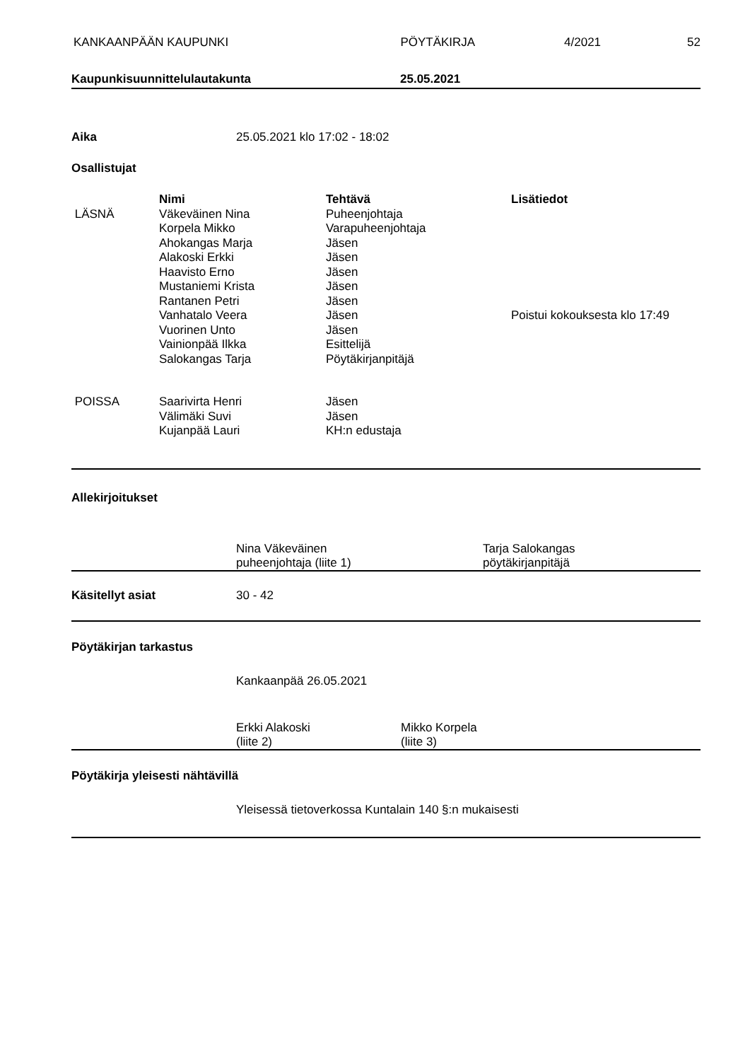KANKAAN­PÄÄN KAUPUNKI PÖYTÄKIRJA 4/2021 52
Kaupunkisuunnittelulautakunta 25.05.2021
Aika 25.05.2021 klo 17:02 - 18:02
Osallistujat
| | Nimi | Tehtävä | Lisätiedot |
| --- | --- | --- | --- |
| LÄSNÄ | Väkeväinen Nina | Puheenjohtaja | |
| | Korpela Mikko | Varapuheenjohtaja | |
| | Ahokangas Marja | Jäsen | |
| | Alakoski Erkki | Jäsen | |
| | Haavisto Erno | Jäsen | |
| | Mustaniemi Krista | Jäsen | |
| | Rantanen Petri | Jäsen | |
| | Vanhatalo Veera | Jäsen | Poistui kokouksesta klo 17:49 |
| | Vuorinen Unto | Jäsen | |
| | Vainionpää Ilkka | Esittelijä | |
| | Salokangas Tarja | Pöytäkirjanpitäjä | |
| POISSA | Saarivirta Henri | Jäsen | |
| | Välimäki Suvi | Jäsen | |
| | Kujanpää Lauri | KH:n edustaja | |
Allekirjoitukset
Nina Väkeväinen
puheenjohtaja (liite 1) Tarja Salokangas
pöytäkirjanpitäjä
Käsitellyt asiat 30 - 42
Pöytäkirjan tarkastus
Kankaanpää 26.05.2021
Erkki Alakoski
(liite 2) Mikko Korpela
(liite 3)
Pöytäkirja yleisesti nähtävillä
Yleisessä tietoverkossa Kuntalain 140 §:n mukaisesti